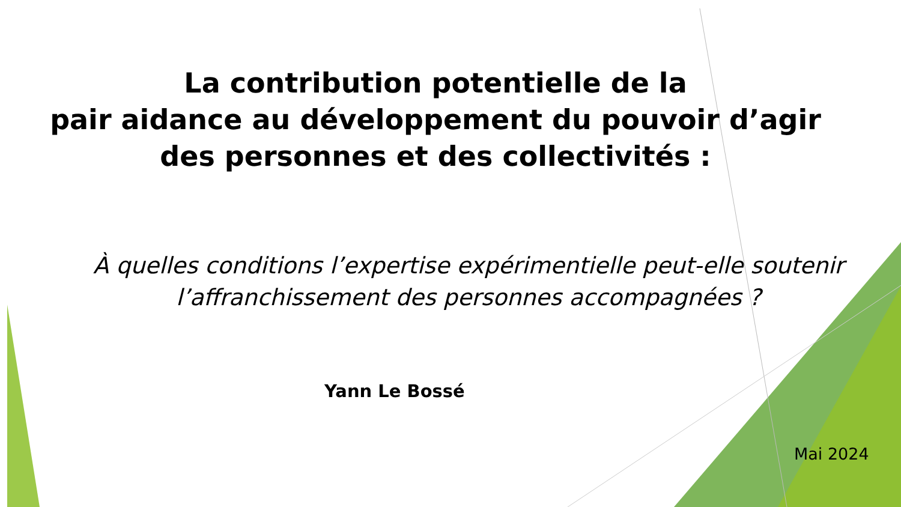La contribution potentielle de la
pair aidance au développement du pouvoir d’agir des personnes et des collectivités :
À quelles conditions l’expertise expérimentielle peut-elle soutenir l’affranchissement des personnes accompagnées ?
Yann Le Bossé
Mai 2024